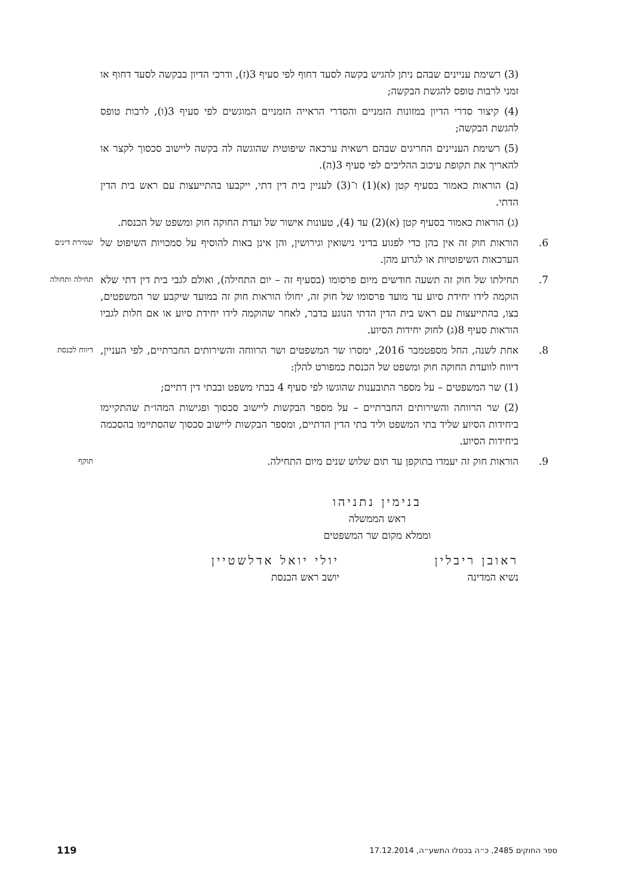(3) רשימת עניינים שבהם ניתן להגיש בקשה לסעד דחוף לפי סעיף 3(ז), ודרכי הדיון בבקשה לסעד דחוף או זמני לרבות טופס להגשת הבקשה;
(4) קיצור סדרי הדיון במזונות הזמניים והסדרי הראייה הזמניים המוגשים לפי סעיף 3(ו), לרבות טופס להגשת הבקשה;
(5) רשימת העניינים החריגים שבהם רשאית ערכאה שיפוטית שהוגשה לה בקשה ליישוב סכסוך לקצר או להאריך את תקופת עיכוב ההליכים לפי סעיף 3(ה).
(ב) הוראות כאמור בסעיף קטן (א)(1) ו־(3) לעניין בית דין דתי, ייקבעו בהתייעצות עם ראש בית הדין הדתי.
(ג) הוראות כאמור בסעיף קטן (א)(2) עד (4), טעונות אישור של ועדת החוקה חוק ומשפט של הכנסת.
6. הוראות חוק זה אין בהן כדי לפגוע בדיני נישואין וגירושין, והן אינן באות להוסיף על סמכויות השיפוט של הערכאות השיפוטיות או לגרוע מהן.
שמירת דינים
7. תחילתו של חוק זה תשעה חודשים מיום פרסומו (בסעיף זה – יום התחילה), ואולם לגבי בית דין דתי שלא הוקמה לידו יחידת סיוע עד מועד פרסומו של חוק זה, יחולו הוראות חוק זה במועד שיקבע שר המשפטים, בצו, בהתייעצות עם ראש בית הדין הדתי הנוגע בדבר, לאחר שהוקמה לידו יחידת סיוע או אם חלות לגביו הוראות סעיף 8(ג) לחוק יחידות הסיוע.
תחילה ותחולה
8. אחת לשנה, החל מספטמבר 2016, ימסרו שר המשפטים ושר הרווחה והשירותים החברתיים, לפי העניין, דיווח לוועדת החוקה חוק ומשפט של הכנסת כמפורט להלן:
דיווח לכנסת
(1) שר המשפטים – על מספר התובענות שהוגשו לפי סעיף 4 בבתי משפט ובבתי דין דתיים;
(2) שר הרווחה והשירותים החברתיים – על מספר הבקשות ליישוב סכסוך ופגישות המהו״ת שהתקיימו ביחידות הסיוע שליד בתי המשפט וליד בתי הדין הדתיים, ומספר הבקשות ליישוב סכסוך שהסתיימו בהסכמה ביחידות הסיוע.
9. הוראות חוק זה יעמדו בתוקפן עד תום שלוש שנים מיום התחילה.
תוקף
בנימין נתניהו
ראש הממשלה
וממלא מקום שר המשפטים
ראובן ריבלין
נשיא המדינה
יולי יואל אדלשטיין
יושב ראש הכנסת
ספר החוקים 2485, כ״ה בכסלו התשע״ה, 17.12.2014 119